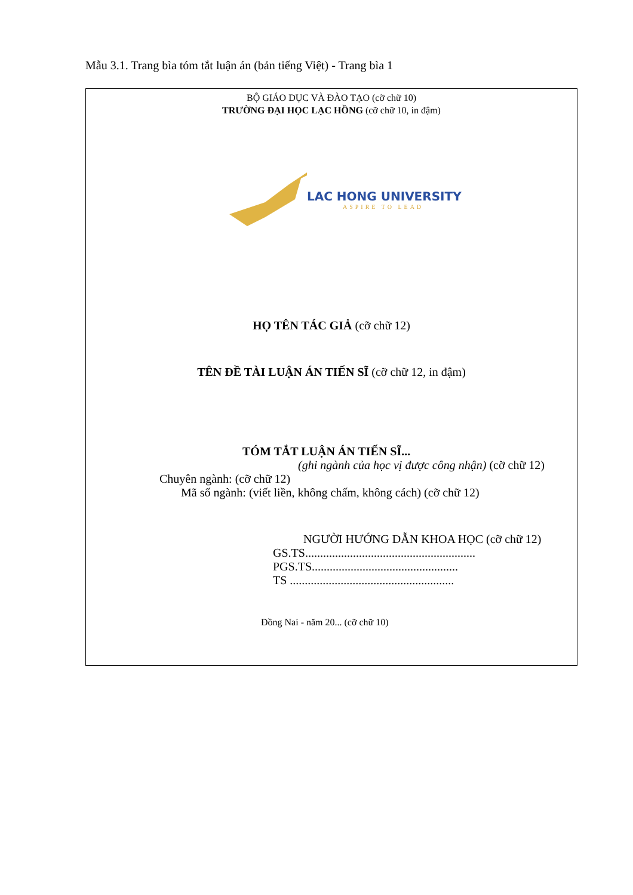Mẫu 3.1. Trang bìa tóm tắt luận án (bản tiếng Việt) - Trang bìa 1
BỘ GIÁO DỤC VÀ ĐÀO TẠO (cỡ chữ 10)
TRƯỜNG ĐẠI HỌC LẠC HỒNG (cỡ chữ 10, in đậm)
LAC HONG UNIVERSITY
ASPIRE TO LEAD
HỌ TÊN TÁC GIẢ (cỡ chữ 12)
TÊN ĐỀ TÀI LUẬN ÁN TIẾN SĨ (cỡ chữ 12, in đậm)
TÓM TẮT LUẬN ÁN TIẾN SĨ...
(ghi ngành của học vị được công nhận) (cỡ chữ 12)
Chuyên ngành: (cỡ chữ 12)
Mã số ngành: (viết liền, không chấm, không cách) (cỡ chữ 12)
NGƯỜI HƯỚNG DẪN KHOA HỌC (cỡ chữ 12)
GS.TS.........................................................
PGS.TS.................................................
TS .......................................................
Đồng Nai - năm 20... (cỡ chữ 10)